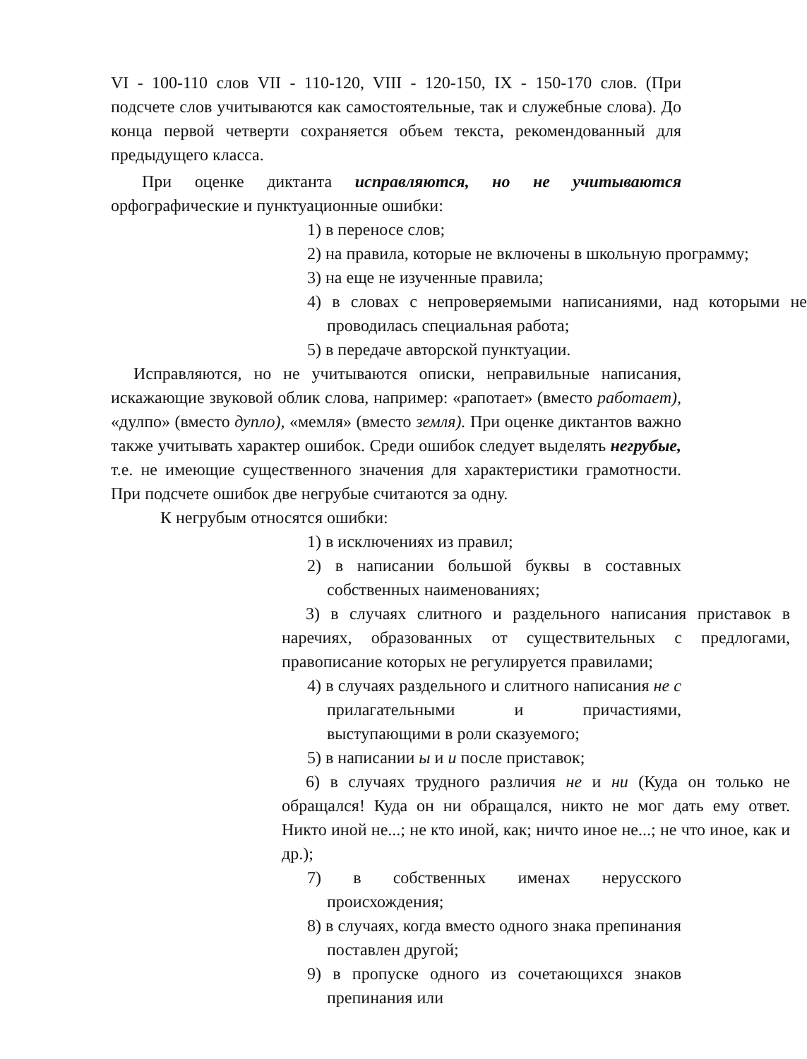VI - 100-110 слов VII - 110-120, VIII - 120-150, IX - 150-170 слов. (При подсчете слов учитываются как самостоятельные, так и служебные слова). До конца первой четверти сохраняется объем текста, рекомендованный для предыдущего класса.
При оценке диктанта исправляются, но не учитываются орфографические и пунктуационные ошибки:
1) в переносе слов;
2) на правила, которые не включены в школьную программу;
3) на еще не изученные правила;
4) в словах с непроверяемыми написаниями, над которыми не проводилась специальная работа;
5) в передаче авторской пунктуации.
Исправляются, но не учитываются описки, неправильные написания, искажающие звуковой облик слова, например: «рапотает» (вместо работает), «дулпо» (вместо дупло), «мемля» (вместо земля). При оценке диктантов важно также учитывать характер ошибок. Среди ошибок следует выделять негрубые, т.е. не имеющие существенного значения для характеристики грамотности. При подсчете ошибок две негрубые считаются за одну.
К негрубым относятся ошибки:
1) в исключениях из правил;
2) в написании большой буквы в составных собственных наименованиях;
3) в случаях слитного и раздельного написания приставок в наречиях, образованных от существительных с предлогами, правописание которых не регулируется правилами;
4) в случаях раздельного и слитного написания не с прилагательными и причастиями, выступающими в роли сказуемого;
5) в написании ы и и после приставок;
6) в случаях трудного различия не и ни (Куда он только не обращался! Куда он ни обращался, никто не мог дать ему ответ. Никто иной не...; не кто иной, как; ничто иное не...; не что иное, как и др.);
7) в собственных именах нерусского происхождения;
8) в случаях, когда вместо одного знака препинания поставлен другой;
9) в пропуске одного из сочетающихся знаков препинания или